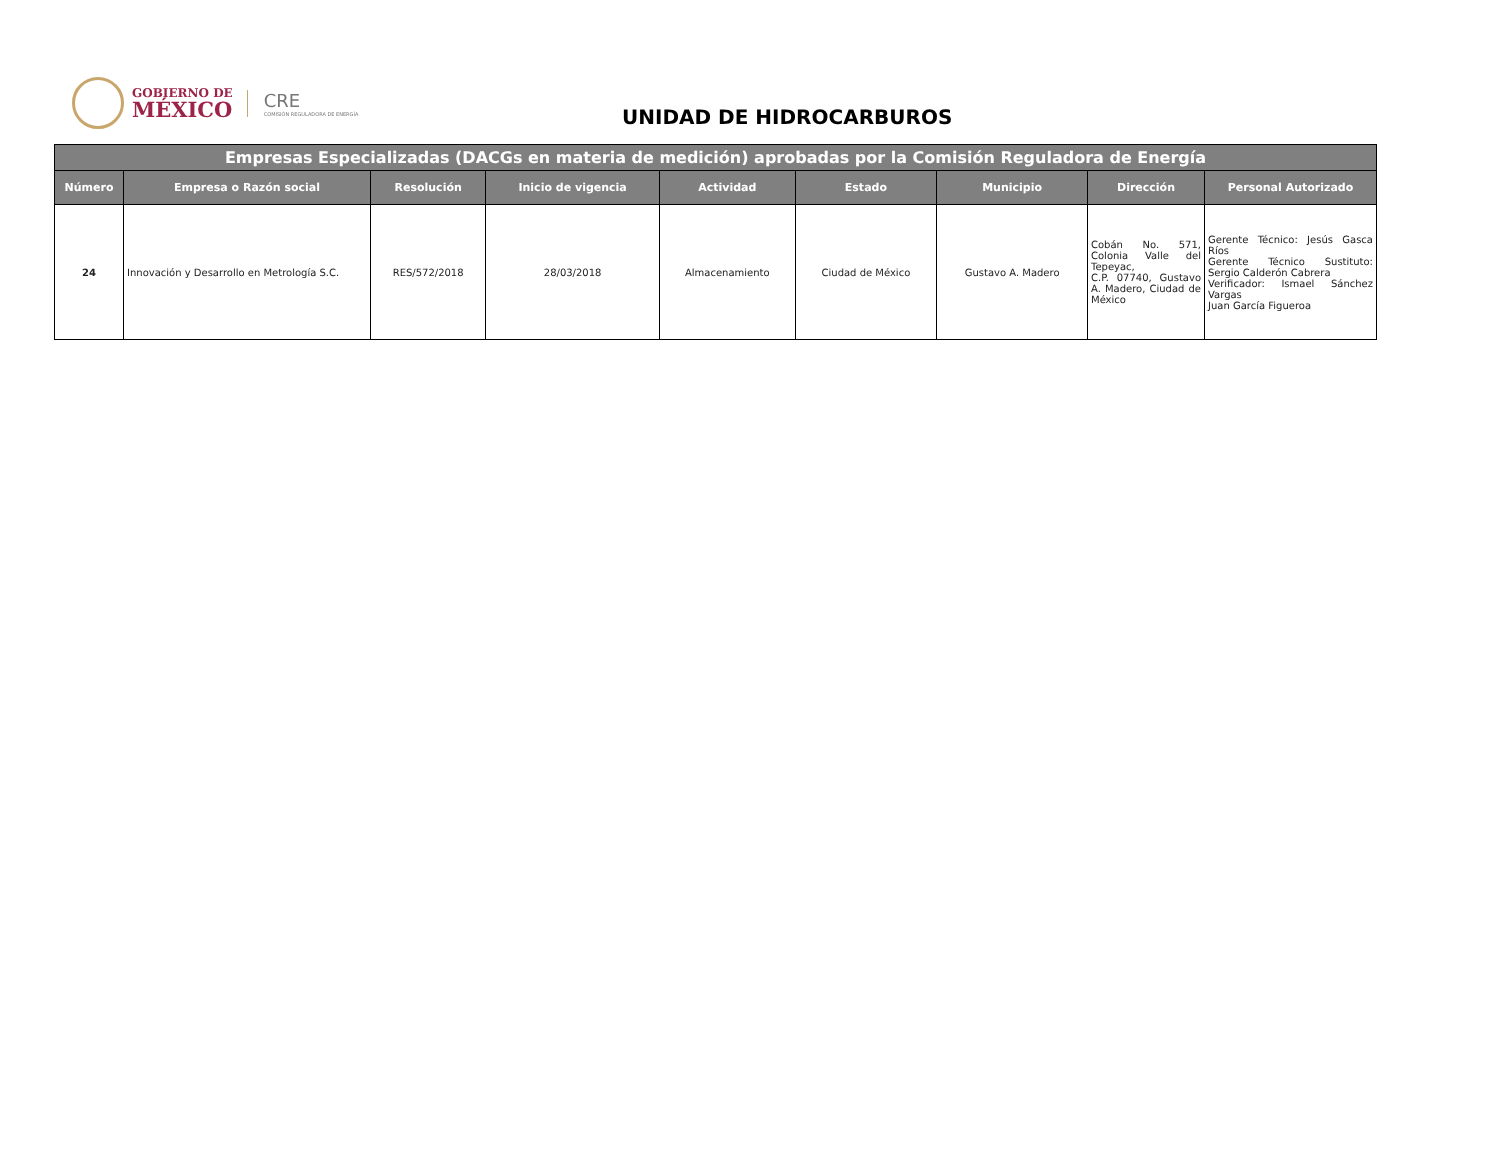GOBIERNO DE
MÉXICO
CRE
COMISIÓN REGULADORA DE ENERGÍA
UNIDAD DE HIDROCARBUROS
| Empresas Especializadas (DACGs en materia de medición) aprobadas por la Comisión Reguladora de Energía | | | | | | | | |
| --- | --- | --- | --- | --- | --- | --- | --- | --- |
| Número | Empresa o Razón social | Resolución | Inicio de vigencia | Actividad | Estado | Municipio | Dirección | Personal Autorizado |
| 24 | Innovación y Desarrollo en Metrología S.C. | RES/572/2018 | 28/03/2018 | Almacenamiento | Ciudad de México | Gustavo A. Madero | Cobán No. 571, Colonia Valle del Tepeyac, C.P. 07740, Gustavo A. Madero, Ciudad de México | Gerente Técnico: Jesús Gasca Ríos Gerente Técnico Sustituto: Sergio Calderón Cabrera Verificador: Ismael Sánchez Vargas Juan García Figueroa |